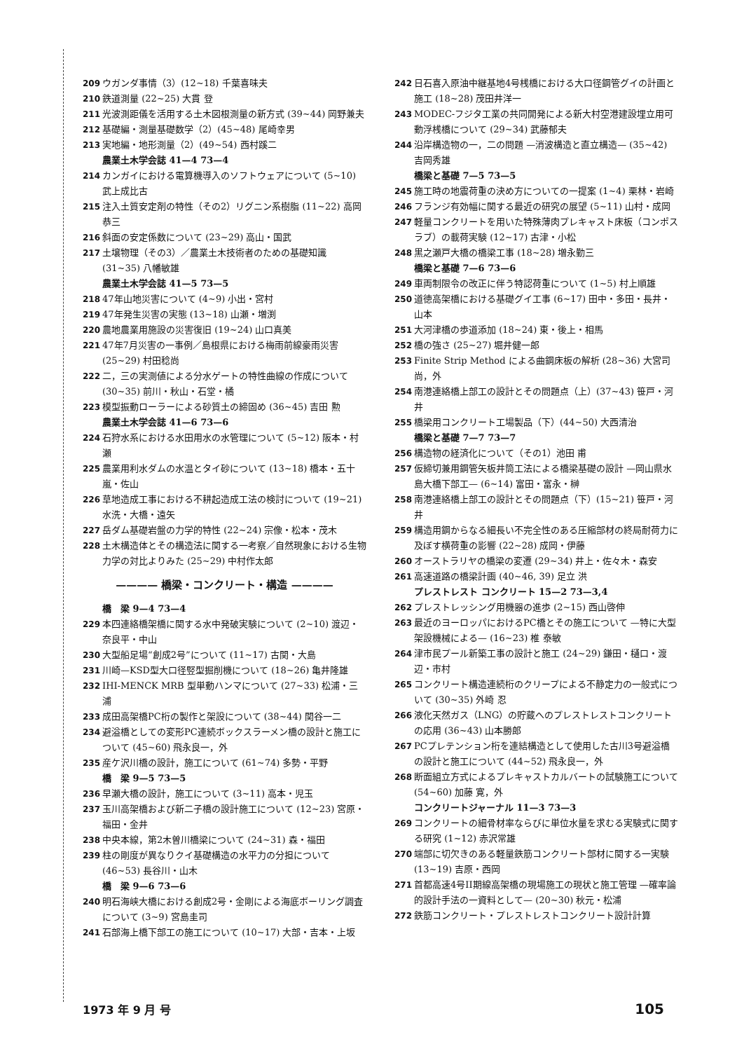209 ウガンダ事情（3）(12~18) 千葉喜味夫
210 鉄道測量 (22~25) 大貫 登
211 光波測距儀を活用する土木図根測量の新方式 (39~44) 岡野兼夫
212 基礎編・測量基礎数学（2）(45~48) 尾崎幸男
213 実地編・地形測量（2）(49~54) 西村蹊二
農業土木学会誌 41—4 73—4
214 カンガイにおける電算機導入のソフトウェアについて (5~10) 武上成比古
215 注入土質安定剤の特性（その2）リグニン系樹脂 (11~22) 高岡恭三
216 斜面の安定係数について (23~29) 高山・国武
217 土壌物理（その3）／農業土木技術者のための基礎知識 (31~35) 八幡敏雄
農業土木学会誌 41—5 73—5
218 47年山地災害について (4~9) 小出・宮村
219 47年発生災害の実態 (13~18) 山瀬・増渕
220 農地農業用施設の災害復旧 (19~24) 山口真美
221 47年7月災害の一事例／島根県における梅雨前線豪雨災害 (25~29) 村田稔尚
222 二，三の実測値による分水ゲートの特性曲線の作成について (30~35) 前川・秋山・石堂・橘
223 模型振動ローラーによる砂質土の締固め (36~45) 吉田 勲
農業土木学会誌 41—6 73—6
224 石狩水系における水田用水の水管理について (5~12) 阪本・村瀬
225 農業用利水ダムの水温とタイ砂について (13~18) 橋本・五十嵐・佐山
226 草地造成工事における不耕起造成工法の検討について (19~21) 水洗・大橋・遠矢
227 岳ダム基礎岩盤の力学的特性 (22~24) 宗像・松本・茂木
228 土木構造体とその構造法に関する一考察／自然現象における生物力学の対比よりみた (25~29) 中村作太郎
———— 橋梁・コンクリート・構造 ————
橋　梁 9—4 73—4
229 本四連絡橋架橋に関する水中発破実験について (2~10) 渡辺・奈良平・中山
230 大型船足場“創成2号”について (11~17) 古関・大島
231 川崎—KSD型大口径竪型掘削機について (18~26) 亀井隆雄
232 IHI-MENCK MRB 型単動ハンマについて (27~33) 松浦・三浦
233 成田高架橋PC桁の製作と架設について (38~44) 関谷一二
234 避溢橋としての変形PC連続ボックスラーメン橋の設計と施工について (45~60) 飛永良一，外
235 産ケ沢川橋の設計，施工について (61~74) 多勢・平野
橋　梁 9—5 73—5
236 早瀬大橋の設計，施工について (3~11) 高本・児玉
237 玉川高架橋および新二子橋の設計施工について (12~23) 宮原・福田・金井
238 中央本線，第2木曽川橋梁について (24~31) 森・福田
239 柱の剛度が異なりクイ基礎構造の水平力の分担について (46~53) 長谷川・山木
橋　梁 9—6 73—6
240 明石海峡大橋における創成2号・金剛による海底ボーリング調査について (3~9) 宮島圭司
241 石部海上橋下部工の施工について (10~17) 大部・吉本・上坂
242 日石喜入原油中継基地4号桟橋における大口径鋼管グイの計画と施工 (18~28) 茂田井洋一
243 MODEC-フジタ工業の共同開発による新大村空港建設埋立用可動浮桟橋について (29~34) 武藤郁夫
244 沿岸構造物の一，二の問題 —消波構造と直立構造— (35~42) 吉岡秀雄
橋梁と基礎 7—5 73—5
245 施工時の地震荷重の決め方についての一提案 (1~4) 栗林・岩崎
246 フランジ有効幅に関する最近の研究の展望 (5~11) 山村・成岡
247 軽量コンクリートを用いた特殊薄肉プレキャスト床板（コンポスラブ）の載荷実験 (12~17) 古津・小松
248 黒之瀬戸大橋の橋梁工事 (18~28) 増永勤三
橋梁と基礎 7—6 73—6
249 車両制限令の改正に伴う特認荷重について (1~5) 村上順雄
250 道徳高架橋における基礎グイ工事 (6~17) 田中・多田・長井・山本
251 大河津橋の歩道添加 (18~24) 東・後上・相馬
252 橋の強さ (25~27) 堀井健一郎
253 Finite Strip Method による曲鋼床板の解析 (28~36) 大宮司 尚，外
254 南港連絡橋上部工の設計とその問題点（上）(37~43) 笹戸・河井
255 橋梁用コンクリート工場製品（下）(44~50) 大西清治
橋梁と基礎 7—7 73—7
256 構造物の経済化について（その1）池田 甫
257 仮締切兼用鋼管矢板井筒工法による橋梁基礎の設計 —岡山県水島大橋下部工— (6~14) 富田・富永・榊
258 南港連絡橋上部工の設計とその問題点（下）(15~21) 笹戸・河井
259 構造用鋼からなる細長い不完全性のある圧縮部材の終局耐荷力に及ぼす横荷重の影響 (22~28) 成岡・伊藤
260 オーストラリヤの橋梁の変遷 (29~34) 井上・佐々木・森安
261 高速道路の橋梁計画 (40~46, 39) 足立 洪
プレストレスト コンクリート 15—2 73—3,4
262 プレストレッシング用機器の進歩 (2~15) 西山啓伸
263 最近のヨーロッパにおけるPC橋とその施工について —特に大型架設機械による— (16~23) 椎 泰敏
264 津市民プール新築工事の設計と施工 (24~29) 鎌田・樋口・渡辺・市村
265 コンクリート構造連続桁のクリープによる不静定力の一般式について (30~35) 外崎 忍
266 液化天然ガス（LNG）の貯蔵へのプレストレストコンクリートの応用 (36~43) 山本勝郎
267 PCプレテンション桁を連結構造として使用した古川3号避溢橋の設計と施工について (44~52) 飛永良一，外
268 断面組立方式によるプレキャストカルバートの試験施工について (54~60) 加藤 寛，外
コンクリートジャーナル 11—3 73—3
269 コンクリートの細骨材率ならびに単位水量を求むる実験式に関する研究 (1~12) 赤沢常雄
270 端部に切欠きのある軽量鉄筋コンクリート部材に関する一実験 (13~19) 吉原・西岡
271 首都高速4号II期線高架橋の現場施工の現状と施工管理 —確率論的設計手法の一資料として— (20~30) 秋元・松浦
272 鉄筋コンクリート・プレストレストコンクリート設計計算
1973 年 9 月 号 105